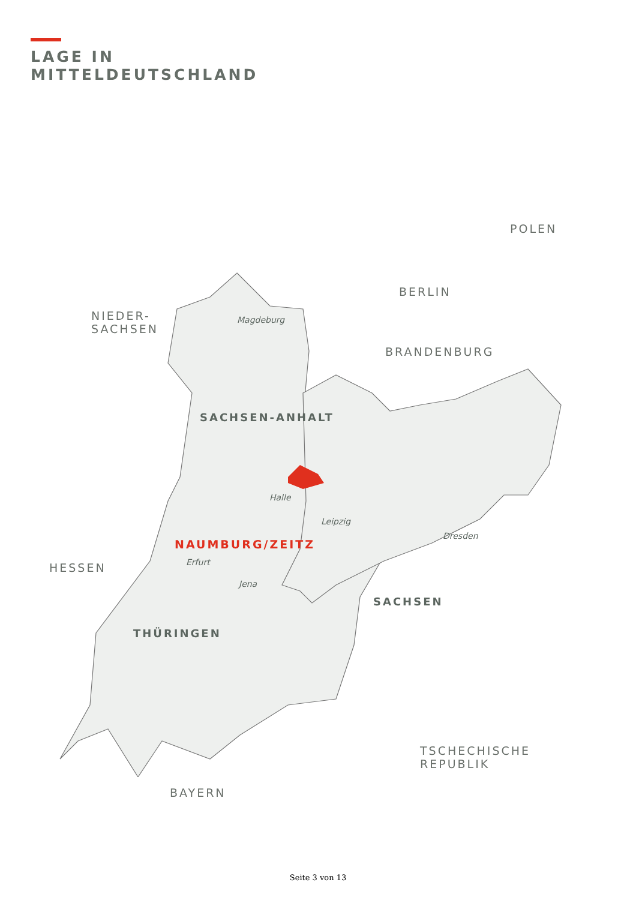LAGE IN
MITTELDEUTSCHLAND
POLEN
BERLIN
NIEDER-
SACHSEN
Magdeburg
BRANDENBURG
SACHSEN-ANHALT
Halle
Leipzig
Dresden
NAUMBURG/ZEITZ
HESSEN Erfurt
SACHSEN
Jena
THÜRINGEN
TSCHECHISCHE
REPUBLIK
BAYERN
Seite 3 von 13